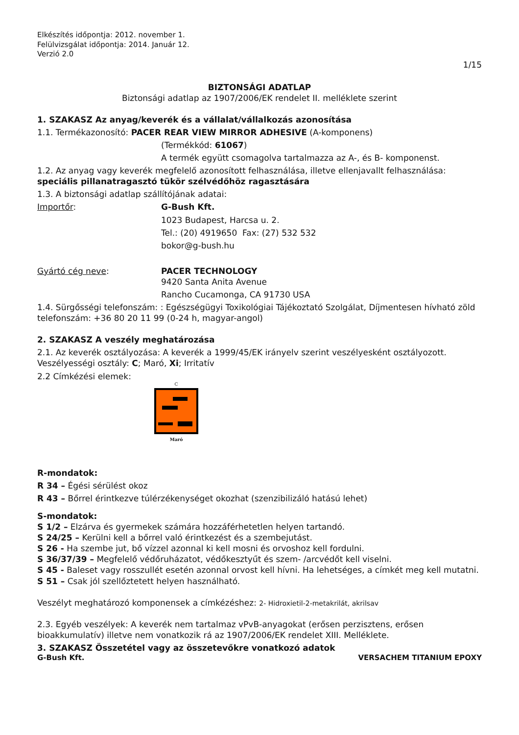Elkészítés időpontja: 2012. november 1.
Felülvizsgálat időpontja: 2014. Január 12.
Verzió 2.0
1/15
BIZTONSÁGI ADATLAP
Biztonsági adatlap az 1907/2006/EK rendelet II. melléklete szerint
1. SZAKASZ Az anyag/keverék és a vállalat/vállalkozás azonosítása
1.1. Termékazonosító: PACER REAR VIEW MIRROR ADHESIVE (A-komponens)
(Termékkód: 61067)
A termék együtt csomagolva tartalmazza az A-, és B- komponenst.
1.2. Az anyag vagy keverék megfelelő azonosított felhasználása, illetve ellenjavallt felhasználása: speciális pillanatragasztó tükör szélvédőhöz ragasztására
1.3. A biztonsági adatlap szállítójának adatai:
Importőr: G-Bush Kft.
1023 Budapest, Harcsa u. 2.
Tel.: (20) 4919650 Fax: (27) 532 532
bokor@g-bush.hu
Gyártó cég neve: PACER TECHNOLOGY
9420 Santa Anita Avenue
Rancho Cucamonga, CA 91730 USA
1.4. Sürgősségi telefonszám: : Egészségügyi Toxikológiai Tájékoztató Szolgálat, Díjmentesen hívható zöld telefonszám: +36 80 20 11 99 (0-24 h, magyar-angol)
2. SZAKASZ A veszély meghatározása
2.1. Az keverék osztályozása: A keverék a 1999/45/EK irányelv szerint veszélyesként osztályozott. Veszélyességi osztály: C; Maró, Xi; Irritatív
2.2 Címkézési elemek:
C
Maró
R-mondatok:
R 34 – Égési sérülést okoz
R 43 – Bőrrel érintkezve túlérzékenységet okozhat (szenzibilizáló hatású lehet)
S-mondatok:
S 1/2 – Elzárva és gyermekek számára hozzáférhetetlen helyen tartandó.
S 24/25 – Kerülni kell a bőrrel való érintkezést és a szembejutást.
S 26 - Ha szembe jut, bő vízzel azonnal ki kell mosni és orvoshoz kell fordulni.
S 36/37/39 – Megfelelő védőruházatot, védőkesztyűt és szem- /arcvédőt kell viselni.
S 45 - Baleset vagy rosszullét esetén azonnal orvost kell hívni. Ha lehetséges, a címkét meg kell mutatni.
S 51 – Csak jól szellőztetett helyen használható.
Veszélyt meghatározó komponensek a címkézéshez: 2- Hidroxietil-2-metakrilát, akrilsav
2.3. Egyéb veszélyek: A keverék nem tartalmaz vPvB-anyagokat (erősen perzisztens, erősen bioakkumulatív) illetve nem vonatkozik rá az 1907/2006/EK rendelet XIII. Melléklete.
3. SZAKASZ Összetétel vagy az összetevőkre vonatkozó adatok
G-Bush Kft. VERSACHEM TITANIUM EPOXY